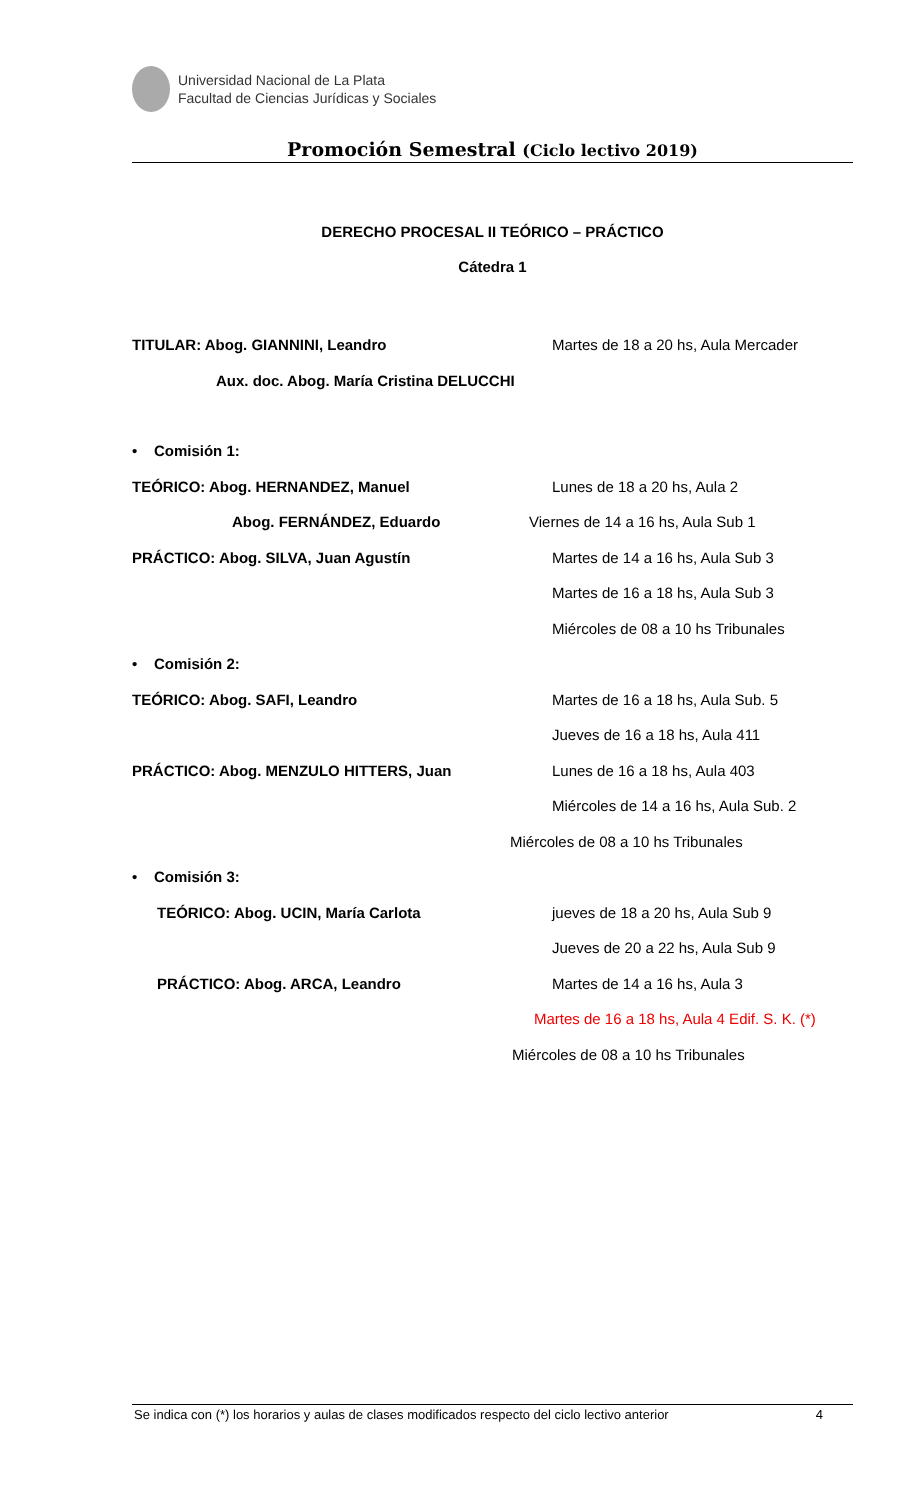Universidad Nacional de La Plata
Facultad de Ciencias Jurídicas y Sociales
Promoción Semestral (Ciclo lectivo 2019)
DERECHO PROCESAL II TEÓRICO – PRÁCTICO
Cátedra 1
TITULAR: Abog. GIANNINI, Leandro
Martes de 18 a 20 hs, Aula Mercader
Aux. doc. Abog. María Cristina DELUCCHI
• Comisión 1:
TEÓRICO: Abog. HERNANDEZ, Manuel Lunes de 18 a 20 hs, Aula 2
Abog. FERNÁNDEZ, Eduardo
Viernes de 14 a 16 hs, Aula Sub 1
PRÁCTICO: Abog. SILVA, Juan Agustín
Martes de 14 a 16 hs, Aula Sub 3
Martes de 16 a 18 hs, Aula Sub 3
Miércoles de 08 a 10 hs Tribunales
• Comisión 2:
TEÓRICO: Abog. SAFI, Leandro
Martes de 16 a 18 hs, Aula Sub. 5
Jueves de 16 a 18 hs, Aula 411
PRÁCTICO: Abog. MENZULO HITTERS, Juan Lunes de 16 a 18 hs, Aula 403
Miércoles de 14 a 16 hs, Aula Sub. 2
Miércoles de 08 a 10 hs Tribunales
• Comisión 3:
TEÓRICO: Abog. UCIN, María Carlota
jueves de 18 a 20 hs, Aula Sub 9
Jueves de 20 a 22 hs, Aula Sub 9
PRÁCTICO: Abog. ARCA, Leandro Martes de 14 a 16 hs, Aula 3
Martes de 16 a 18 hs, Aula 4 Edif. S. K. (*)
Miércoles de 08 a 10 hs Tribunales
Se indica con (*) los horarios y aulas de clases modificados respecto del ciclo lectivo anterior 4